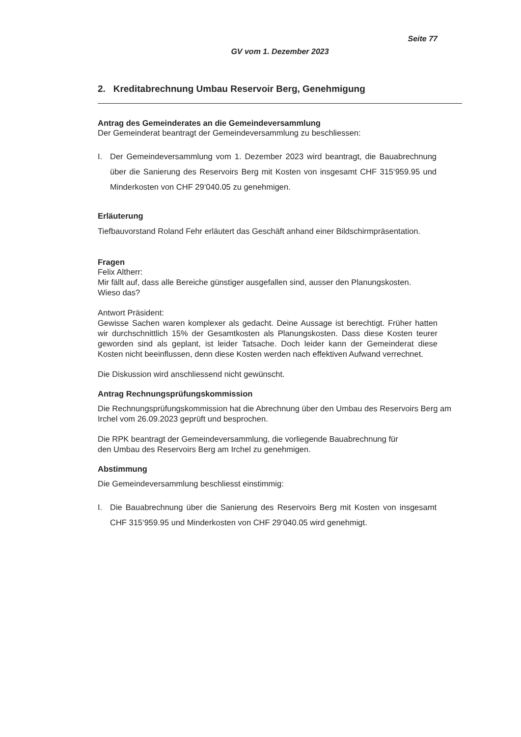Seite 77
GV vom 1. Dezember 2023
2. Kreditabrechnung Umbau Reservoir Berg, Genehmigung
Antrag des Gemeinderates an die Gemeindeversammlung
Der Gemeinderat beantragt der Gemeindeversammlung zu beschliessen:
I. Der Gemeindeversammlung vom 1. Dezember 2023 wird beantragt, die Bauabrechnung über die Sanierung des Reservoirs Berg mit Kosten von insgesamt CHF 315‘959.95 und Minderkosten von CHF 29‘040.05 zu genehmigen.
Erläuterung
Tiefbauvorstand Roland Fehr erläutert das Geschäft anhand einer Bildschirmpräsentation.
Fragen
Felix Altherr:
Mir fällt auf, dass alle Bereiche günstiger ausgefallen sind, ausser den Planungskosten.
Wieso das?
Antwort Präsident:
Gewisse Sachen waren komplexer als gedacht. Deine Aussage ist berechtigt. Früher hatten wir durchschnittlich 15% der Gesamtkosten als Planungskosten. Dass diese Kosten teurer geworden sind als geplant, ist leider Tatsache. Doch leider kann der Gemeinderat diese Kosten nicht beeinflussen, denn diese Kosten werden nach effektiven Aufwand verrechnet.
Die Diskussion wird anschliessend nicht gewünscht.
Antrag Rechnungsprüfungskommission
Die Rechnungsprüfungskommission hat die Abrechnung über den Umbau des Reservoirs Berg am Irchel vom 26.09.2023 geprüft und besprochen.
Die RPK beantragt der Gemeindeversammlung, die vorliegende Bauabrechnung für
den Umbau des Reservoirs Berg am Irchel zu genehmigen.
Abstimmung
Die Gemeindeversammlung beschliesst einstimmig:
I. Die Bauabrechnung über die Sanierung des Reservoirs Berg mit Kosten von insgesamt CHF 315‘959.95 und Minderkosten von CHF 29‘040.05 wird genehmigt.